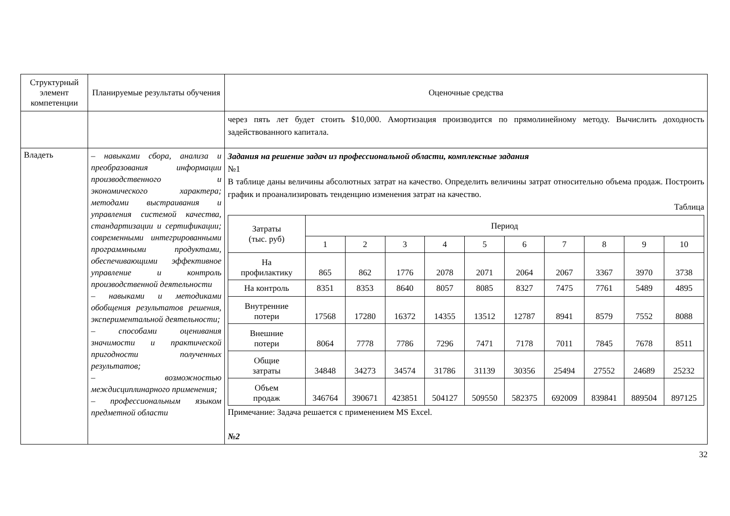| Структурный элемент компетенции | Планируемые результаты обучения | Оценочные средства |
| | | через пять лет будет стоить $10,000. Амортизация производится по прямолинейному методу. Вычислить доходность задействованного капитала. |
| Владеть | – навыками сбора, анализа и преобразования информации производственного и экономического характера; методами выстраивания и управления системой качества, стандартизации и сертификации; современными интегрированными программными продуктами, обеспечивающими эффективное управление и контроль производственной деятельности – навыками и методиками обобщения результатов решения, экспериментальной деятельности; – способами оценивания значимости и практической пригодности полученных результатов; – возможностью междисциплинарного применения; – профессиональным языком предметной области | Задания на решение задач из профессиональной области, комплексные задания №1 В таблице даны величины абсолютных затрат на качество. Определить величины затрат относительно объема продаж. Построить график и проанализировать тенденцию изменения затрат на качество. Таблица / Затраты (тыс. руб) / Период / / / / / / / / / / / / 1 / 2 / 3 / 4 / 5 / 6 / 7 / 8 / 9 / 10 / / На профилактику / 865 / 862 / 1776 / 2078 / 2071 / 2064 / 2067 / 3367 / 3970 / 3738 / / На контроль / 8351 / 8353 / 8640 / 8057 / 8085 / 8327 / 7475 / 7761 / 5489 / 4895 / / Внутренние потери / 17568 / 17280 / 16372 / 14355 / 13512 / 12787 / 8941 / 8579 / 7552 / 8088 / / Внешние потери / 8064 / 7778 / 7786 / 7296 / 7471 / 7178 / 7011 / 7845 / 7678 / 8511 / / Общие затраты / 34848 / 34273 / 34574 / 31786 / 31139 / 30356 / 25494 / 27552 / 24689 / 25232 / / Объем продаж / 346764 / 390671 / 423851 / 504127 / 509550 / 582375 / 692009 / 839841 / 889504 / 897125 / Примечание: Задача решается с применением MS Excel. №2 |
32